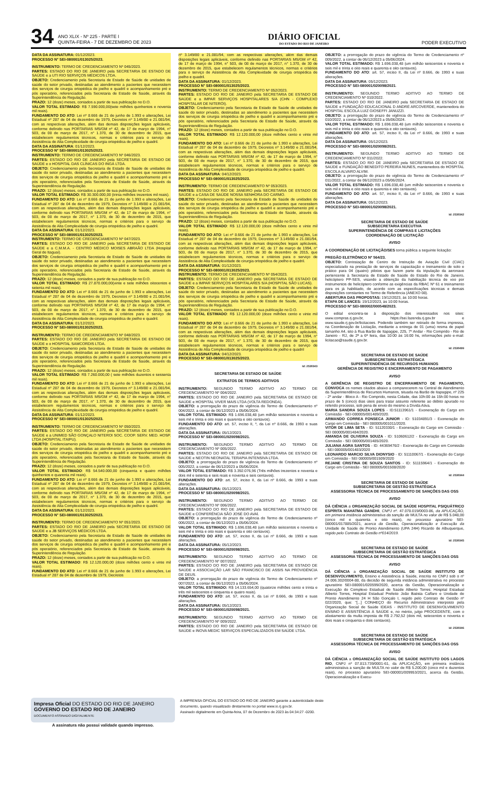34
ANO XLIX - Nº 225 - PARTE I
QUINTA-FEIRA - 7 DE DEZEMBRO DE 2023
DIÁRIO OFICIAL
DO ESTADO DO RIO DE JANEIRO
PODER EXECUTIVO
DATA DA ASSINATURA: 01/12/2023.
PROCESSO N° SEI-080001/013025/2023.
INSTRUMENTO: TERMO DE CREDENCIAMENTO Nº 045/2023.
PARTES: ESTADO DO RIO DE JANEIRO pela SECRETARIA DE ESTADO DE SAÚDE e a UTI RIO SERVIÇOS MÉDICOS LTDA.
OBJETO: Credenciamento pela Secretaria de Estado de Saúde de unidades de saúde do setor privado, destinadas ao atendimento a pacientes que necessitem dos serviços de cirurgia ortopédica de joelho e quadril e acompanhamento pré e pós operatório, referenciados pela Secretaria de Estado de Saúde, através da Superintendência de Regulação.
PRAZO: 12 (doze) meses, contados a partir de sua publicação no D.O.
VALOR TOTAL ESTIMADO: R$ 7.590.000,00(sete milhões quinhentos e noventa mil reais).
FUNDAMENTO DO ATO: Lei nº 8.666 de 21 de junho de 1.993 e alterações, Lei Estadual nº 287 de 04 de dezembro de 1979, Decretos nº 3.149/80 e 21.081/94, com as respectivas alterações, além das demais disposições legais aplicáveis, conforme definido nas PORTARIAS MS/GM nº 42, de 17 de março de 1994, n° 503, de 08 de março de 2017, n° 1.370, de 30 de dezembro de 2015, que estabelecem regulamentos técnicos, normas e critérios para o serviço de Assistência de Alta Complexidade de cirurgia ortopédica de joelho e quadril.
DATA DA ASSINATURA: 01/12/2023.
PROCESSO N° SEI-080001/013025/2023.
INSTRUMENTO: TERMO DE CREDENCIAMENTO Nº 046/2023.
PARTES: ESTADO DO RIO DE JANEIRO pela SECRETARIA DE ESTADO DE SAÚDE e o HOSPITAL DAS CLÍNICAS DO INGÁ LTDA.
OBJETO: Credenciamento pela Secretaria de Estado de Saúde de unidades de saúde do setor privado, destinadas ao atendimento a pacientes que necessitem dos serviços de cirurgia ortopédica de joelho e quadril e acompanhamento pré e pós operatório, referenciados pela Secretaria de Estado de Saúde, através da Superintendência de Regulação.
PRAZO: 12 (doze) meses, contados a partir de sua publicação no D.O.
VALOR TOTAL ESTIMADO: R$ 30.300.000,00 (trinta milhões trezentos mil reais).
FUNDAMENTO DO ATO: Lei nº 8.666 de 21 de junho de 1.993 e alterações, Lei Estadual nº 287 de 04 de dezembro de 1979, Decretos nº 3.149/80 e 21.081/94, com as respectivas alterações, além das demais disposições legais aplicáveis, conforme definido nas PORTARIAS MS/GM nº 42, de 17 de março de 1994, n° 503, de 08 de março de 2017, n° 1.370, de 30 de dezembro de 2015, que estabelecem regulamentos técnicos, normas e critérios para o serviço de Assistência de Alta Complexidade de cirurgia ortopédica de joelho e quadril.
DATA DA ASSINATURA: 01/12/2023.
PROCESSO N° SEI-080001/013025/2023.
INSTRUMENTO: TERMO DE CREDENCIAMENTO Nº 047/2023.
PARTES: ESTADO DO RIO DE JANEIRO pela SECRETARIA DE ESTADO DE SAÚDE e a C.M.M.A. - CENTRO MÉDICO MOISES ABRAÃO LTDA (Hospital Geral de Itaguaí).
OBJETO: Credenciamento pela Secretaria de Estado de Saúde de unidades de saúde do setor privado, destinadas ao atendimento a pacientes que necessitem dos serviços de cirurgia ortopédica de joelho e quadril e acompanhamento pré e pós operatório, referenciados pela Secretaria de Estado de Saúde, através da Superintendência de Regulação.
PRAZO: 12 (doze) meses, contados a partir de sua publicação no D.O.
VALOR TOTAL ESTIMADO: R$ 27.870.000,00(vinte e sete milhões oitocentos e setenta mil reais).
FUNDAMENTO DO ATO: Lei nº 8.666 de 21 de junho de 1.993 e alterações, Lei Estadual nº 287 de 04 de dezembro de 1979, Decretos nº 3.149/80 e 21.081/94, com as respectivas alterações, além das demais disposições legais aplicáveis, conforme definido nas PORTARIAS MS/GM nº 42, de 17 de março de 1994, n° 503, de 08 de março de 2017, n° 1.370, de 30 de dezembro de 2015, que estabelecem regulamentos técnicos, normas e critérios para o serviço de Assistência de Alta Complexidade de cirurgia ortopédica de joelho e quadril.
DATA DA ASSINATURA: 01/12/2023.
PROCESSO N° SEI-080001/013025/2023.
INSTRUMENTO: TERMO DE CREDENCIAMENTO Nº 048/2023.
PARTES: ESTADO DO RIO DE JANEIRO pela SECRETARIA DE ESTADO DE SAÚDE e o HOSPITAL SAMCORDIS LTDA.
OBJETO: Credenciamento pela Secretaria de Estado de Saúde de unidades de saúde do setor privado, destinadas ao atendimento a pacientes que necessitem dos serviços de cirurgia ortopédica de joelho e quadril e acompanhamento pré e pós operatório, referenciados pela Secretaria de Estado de Saúde, através da Superintendência de Regulação.
PRAZO: 12 (doze) meses, contados a partir de sua publicação no D.O.
VALOR TOTAL ESTIMADO: R$ 7.260.000,00 ( sete milhões duzentos e sessenta mil reais).
FUNDAMENTO DO ATO: Lei nº 8.666 de 21 de junho de 1.993 e alterações, Lei Estadual nº 287 de 04 de dezembro de 1979, Decretos nº 3.149/80 e 21.081/94, com as respectivas alterações, além das demais disposições legais aplicáveis, conforme definido nas PORTARIAS MS/GM nº 42, de 17 de março de 1994, n° 503, de 08 de março de 2017, n° 1.370, de 30 de dezembro de 2015, que estabelecem regulamentos técnicos, normas e critérios para o serviço de Assistência de Alta Complexidade de cirurgia ortopédica de joelho e quadril.
DATA DA ASSINATURA: 01/12/2023.
PROCESSO N° SEI-080001/013025/2023.
INSTRUMENTO: TERMO DE CREDENCIAMENTO Nº 050/2023.
PARTES: ESTADO DO RIO DE JANEIRO pela SECRETARIA DE ESTADO DE SAÚDE e a UNIMED SÃO GONÇALO NITEROI SOC. COOP. SERV. MED. HOSP. LTDA (HOSPITAL ITAIPU).
OBJETO: Credenciamento pela Secretaria de Estado de Saúde de unidades de saúde do setor privado, destinadas ao atendimento a pacientes que necessitem dos serviços de cirurgia ortopédica de joelho e quadril e acompanhamento pré e pós operatório, referenciados pela Secretaria de Estado de Saúde, através da Superintendência de Regulação.
PRAZO: 12 (doze) meses, contados a partir de sua publicação no D.O.
VALOR TOTAL ESTIMADO: R$ 54.540.000,00 (cinquenta e quatro milhões quinhentos e quarenta mil reais).
FUNDAMENTO DO ATO: Lei nº 8.666 de 21 de junho de 1.993 e alterações, Lei Estadual nº 287 de 04 de dezembro de 1979, Decretos nº 3.149/80 e 21.081/94, com as respectivas alterações, além das demais disposições legais aplicáveis, conforme definido nas PORTARIAS MS/GM nº 42, de 17 de março de 1994, n° 503, de 08 de março de 2017, n° 1.370, de 30 de dezembro de 2015, que estabelecem regulamentos técnicos, normas e critérios para o serviço de Assistência de Alta Complexidade de cirurgia ortopédica de joelho e quadril.
DATA DA ASSINATURA: 01/12/2023.
PROCESSO N° SEI-080001/013025/2023.
INSTRUMENTO: TERMO DE CREDENCIAMENTO Nº 051/2023.
PARTES: ESTADO DO RIO DE JANEIRO pela SECRETARIA DE ESTADO DE SAÚDE e a JB SERVIÇOS MÉDICOS LTDA.
OBJETO: Credenciamento pela Secretaria de Estado de Saúde de unidades de saúde do setor privado, destinadas ao atendimento a pacientes que necessitem dos serviços de cirurgia ortopédica de joelho e quadril e acompanhamento pré e pós operatório, referenciados pela Secretaria de Estado de Saúde, através da Superintendência de Regulação.
PRAZO: 12 (doze) meses, contados a partir de sua publicação no D.O.
VALOR TOTAL ESTIMADO: R$ 12.120.000,00 (doze milhões cento e vinte mil reais).
FUNDAMENTO DO ATO: Lei nº 8.666 de 21 de junho de 1.993 e alterações, Lei Estadual nº 287 de 04 de dezembro de 1979, Decretos
nº 3.149/80 e 21.081/94, com as respectivas alterações, além das demais disposições legais aplicáveis, conforme definido nas PORTARIAS MS/GM nº 42, de 17 de março de 1994, n° 503, de 08 de março de 2017, n° 1.370, de 30 de dezembro de 2015, que estabelecem regulamentos técnicos, normas e critérios para o serviço de Assistência de Alta Complexidade de cirurgia ortopédica de joelho e quadril.
DATA DA ASSINATURA: 01/12/2023.
PROCESSO N° SEI-080001/013025/2023.
INSTRUMENTO: TERMO DE CREDENCIAMENTO Nº 052/2023.
PARTES: ESTADO DO RIO DE JANEIRO pela SECRETARIA DE ESTADO DE SAÚDE e a IMPAR SERVIÇOS HOSPITALARES S/A (CHN - COMPLEXO HOSPITALAR DE NITERÓI).
OBJETO: Credenciamento pela Secretaria de Estado de Saúde de unidades de saúde do setor privado, destinadas ao atendimento a pacientes que necessitem dos serviços de cirurgia ortopédica de joelho e quadril e acompanhamento pré e pós operatório, referenciados pela Secretaria de Estado de Saúde, através da Superintendência de Regulação.
PRAZO: 12 (doze) meses, contados a partir de sua publicação no D.O.
VALOR TOTAL ESTIMADO: R$ 12.120.000,00 (doze milhões cento e vinte mil reais).
FUNDAMENTO DO ATO: Lei nº 8.666 de 21 de junho de 1.993 e alterações, Lei Estadual nº 287 de 04 de dezembro de 1979, Decretos nº 3.149/80 e 21.081/94, com as respectivas alterações, além das demais disposições legais aplicáveis, conforme definido nas PORTARIAS MS/GM nº 42, de 17 de março de 1994, n° 503, de 08 de março de 2017, n° 1.370, de 30 de dezembro de 2015, que estabelecem regulamentos técnicos, normas e critérios para o serviço de Assistência de Alta Complexidade de cirurgia ortopédica de joelho e quadril.
DATA DA ASSINATURA: 04/12/2023.
PROCESSO N° SEI-080001/013025/2023.
INSTRUMENTO: TERMO DE CREDENCIAMENTO Nº 053/2023.
PARTES: ESTADO DO RIO DE JANEIRO pela SECRETARIA DE ESTADO DE SAÚDE e a CASA DE SAÚDE NOSSA SENHORA DO CARMO.
OBJETO: Credenciamento pela Secretaria de Estado de Saúde de unidades de saúde do setor privado, destinadas ao atendimento a pacientes que necessitem dos serviços de cirurgia ortopédica de joelho e quadril e acompanhamento pré e pós operatório, referenciados pela Secretaria de Estado de Saúde, através da Superintendência de Regulação.
PRAZO: 12 (doze) meses, contados a partir de sua publicação no D.O.
VALOR TOTAL ESTIMADO: R$ 12.120.000,00 (doze milhões cento e vinte mil reais).
FUNDAMENTO DO ATO: Lei nº 8.666 de 21 de junho de 1.993 e alterações, Lei Estadual nº 287 de 04 de dezembro de 1979, Decretos nº 3.149/80 e 21.081/94, com as respectivas alterações, além das demais disposições legais aplicáveis, conforme definido nas PORTARIAS MS/GM nº 42, de 17 de março de 1994, n° 503, de 08 de março de 2017, n° 1.370, de 30 de dezembro de 2015, que estabelecem regulamentos técnicos, normas e critérios para o serviço de Assistência de Alta Complexidade de cirurgia ortopédica de joelho e quadril.
DATA DA ASSINATURA: 01/12/2023.
PROCESSO N° SEI-080001/013025/2023.
INSTRUMENTO: TERMO DE CREDENCIAMENTO Nº 054/2023.
PARTES: ESTADO DO RIO DE JANEIRO pela SECRETARIA DE ESTADO DE SAÚDE e a IMPAR SERVIÇOS HOSPITALARES S/A (HOSPITAL SÃO LUCAS).
OBJETO: Credenciamento pela Secretaria de Estado de Saúde de unidades de saúde do setor privado, destinadas ao atendimento a pacientes que necessitem dos serviços de cirurgia ortopédica de joelho e quadril e acompanhamento pré e pós operatório, referenciados pela Secretaria de Estado de Saúde, através da Superintendência de Regulação.
PRAZO: 12 (doze) meses, contados a partir de sua publicação no D.O.
VALOR TOTAL ESTIMADO: R$ 12.120.000,00 (doze milhões cento e vinte mil reais).
FUNDAMENTO DO ATO: Lei nº 8.666 de 21 de junho de 1.993 e alterações, Lei Estadual nº 287 de 04 de dezembro de 1979, Decretos nº 3.149/80 e 21.081/94, com as respectivas alterações, além das demais disposições legais aplicáveis, conforme definido nas PORTARIAS MS/GM nº 42, de 17 de março de 1994, n° 503, de 08 de março de 2017, n° 1.370, de 30 de dezembro de 2015, que estabelecem regulamentos técnicos, normas e critérios para o serviço de Assistência de Alta Complexidade de cirurgia ortopédica de joelho e quadril
DATA DA ASSINATURA: 04/12/2023.
PROCESSO N° SEI-080001/013025/2023.
Id: 2530343
SECRETARIA DE ESTADO DE SAÚDE
EXTRATOS DE TERMOS ADITIVOS
INSTRUMENTO: SEGUNDO TERMO ADITIVO AO TERMO DE CREDENCIAMENTO Nº 004/2022.
PARTES: ESTADO DO RIO DE JANEIRO pela SECRETARIA DE ESTADO DE SAÚDE e HOSPITAL VIVER MAIS LTDA (VOLTA REDONDA).
OBJETO: a prorrogação do prazo de vigência do Termo de Credenciamento nº 004/2022, a contar de 06/12/2023 a 05/06/2024.
VALOR TOTAL ESTIMADO: R$ 1.696.038,48 (um milhão seiscentos e noventa e seis mil e trinta e oito reais e quarenta e oito centavos).
FUNDAMENTO DO ATO: art. 57, inciso II, º, da Lei nº 8.666, de 1993 e suas alterações.
DATA DA ASSINATURA: 05/12/2023.
PROCESSO N° SEI-080001/020098/2021.
INSTRUMENTO: SEGUNDO TERMO ADITIVO AO TERMO DE CREDENCIAMENTO Nº 005/2022.
PARTES: ESTADO DO RIO DE JANEIRO pela SECRETARIA DE ESTADO DE SAÚDE e NEOTIN NEONATAL TERAPIA INTENSIVA LTDA.
OBJETO: a prorrogação do prazo de vigência do Termo de Credenciamento nº 005/2022, a contar de 06/12/2023 a 05/06/2024.
VALOR TOTAL ESTIMADO: R$ 3.392.076,96 (Três milhões trezentos e noventa e dois mil e setenta e seis reais e noventa e seis centavos).
FUNDAMENTO DO ATO: art. 57, inciso II, da Lei nº 8.666, de 1993 e suas alterações.
DATA DA ASSINATURA: 05/12/2023.
PROCESSO N° SEI-080001/020098/2021.
INSTRUMENTO: SEGUNDO TERMO ADITIVO AO TERMO DE CREDENCIAMENTO Nº 006/2022.
PARTES: ESTADO DO RIO DE JANEIRO pela SECRETARIA DE ESTADO DE SAÚDE e CONFERÊNCIA SÃO JOSÉ DO AVAÍ.
OBJETO: a prorrogação do prazo de vigência do Termo de Credenciamento nº 006/2022, a contar de 06/12/2023 a 05/06/2024.
VALOR TOTAL ESTIMADO: R$ 1.696.038,48 (um milhão seiscentos e noventa e seis mil e trinta e oito reais e quarenta e oito centavos).
FUNDAMENTO DO ATO: art. 57, inciso II, da Lei nº 8.666, de 1993 e suas alterações.
DATA DA ASSINATURA: 05/12/2023.
PROCESSO N° SEI-080001/020098/2021.
INSTRUMENTO: SEGUNDO TERMO ADITIVO AO TERMO DE CREDENCIAMENTO Nº 007/2022.
PARTES: ESTADO DO RIO DE JANEIRO pela SECRETARIA DE ESTADO DE SAÚDE e ASSOCIAÇÃO LAR SÃO FRANCISCO DE ASSIS NA PROVIDÊNCIA DE DEUS.
OBJETO: a prorrogação do prazo de vigência do Termo de Credenciamento nº 007/2022, a contar de 06/12/2023 a 05/06/2024.
VALOR TOTAL ESTIMADO: R$ 14.133.654,00 (quatorze milhões cento e trinta e três mil seiscentos e cinquenta e quatro reais).
FUNDAMENTO DO ATO: art. 57, inciso II, da Lei nº 8.666, de 1993 e suas alterações.
DATA DA ASSINATURA: 05/12/2023.
PROCESSO N° SEI-080001/020098/2021.
INSTRUMENTO: SEGUNDO TERMO ADITIVO AO TERMO DE CREDENCIAMENTO Nº 009/2022.
PARTES: ESTADO DO RIO DE JANEIRO pela SECRETARIA DE ESTADO DE SAÚDE e INOVA MEDIC SERVIÇOS ESPECIALIZADOS EM SAÚDE LTDA.
OBJETO: a prorrogação do prazo de vigência do Termo de Credenciamento nº 009/2022, a contar de 06/12/2023 a 05/06/2024.
VALOR TOTAL ESTIMADO: R$ 1.696.038,48 (um milhão seiscentos e noventa e seis mil e trinta e oito reais e quarenta e oito centavos).
FUNDAMENTO DO ATO: art. 57, inciso II, da Lei nº 8.666, de 1993 e suas alterações.
DATA DA ASSINATURA: 05/12/2023.
PROCESSO N° SEI-080001/020098/2021.
INSTRUMENTO: SEGUNDO TERMO ADITIVO AO TERMO DE CREDENCIAMENTO Nº 010/2022.
PARTES: ESTADO DO RIO DE JANEIRO pela SECRETARIA DE ESTADO DE SAÚDE e FUNDAÇÃO EDUCACIONAL D ANDRÉ ARCOVERDE, mantenedora do HOSPITAL ESCOLA LUIZ GIOSEFFI JANUZZI.
OBJETO: a prorrogação do prazo de vigência do Termo de Credenciamento nº 010/2022, a contar de 06/12/2023 a 05/06/2024.
VALOR TOTAL ESTIMADO: R$ 1.696.038,48 (um milhão seiscentos e noventa e seis mil e trinta e oito reais e quarenta e oito centavos).
FUNDAMENTO DO ATO: art. 57, inciso II, da Lei nº 8.666, de 1993 e suas alterações.
DATA DA ASSINATURA: 05/12/2023.
PROCESSO N° SEI-080001/020098/2021.
INSTRUMENTO: SEGUNDO TERMO ADITIVO AO TERMO DE CREDENCIAMENTO Nº 011/2022.
PARTES: ESTADO DO RIO DE JANEIRO pela SECRETARIA DE ESTADO DE SAÚDE e FUNDAÇÃO BENEDITO PEREIRA NUNES, mantenedora do HOSPITAL ESCOLA ALVARO ALVIM.
OBJETO: a prorrogação do prazo de vigência do Termo de Credenciamento nº 011/2022, a contar de 06/12/2023 a 05/06/2024.
VALOR TOTAL ESTIMADO: R$ 1.696.038,48 (um milhão seiscentos e noventa e seis mil e trinta e oito reais e quarenta e oito centavos).
FUNDAMENTO DO ATO: art. 57, inciso II, da Lei nº 8.666, de 1993 e suas alterações.
DATA DA ASSINATURA: 05/12/2023.
PROCESSO N° SEI-080001/020098/2021.
Id: 2530342
SECRETARIA DE ESTADO DE SAÚDE
SUBSECRETARIA EXECUTIVA
SUPERINTENDÊNCIA DE COMPRAS E LICITAÇÕES
COORDENAÇÃO DE LICITAÇÃO
AVISO
A COORDENAÇÃO DE LICITAÇÃO/SES torna pública a seguinte licitação:
PREGÃO ELETRÔNICO Nº 564/23.
OBJETO: Contratação de Centro de Instrução de Aviação Civil (CIAC) especializado na prestação de serviços de capacitação e treinamento de solo e prático para 04 (quatro) pilotos que fazem parte da tripulação da aeronave pertencente à Secretaria de Estado de Saúde do Estado do Rio de Janeiro, helicóptero PP-SES, visando a obtenção da habilitação técnica de voo por instrumentos de helicóptero conforme as exigências da RBAC Nº 61 e treinamento para os já habilitado, de acordo com as especificações técnicas e demais disposições constantes no Termo de Referência (ANEXO 08).
ABERTURA DAS PROPOSTAS: 19/12/2023, às 10:00 horas.
ETAPA DE LANCES: 19/12/2023, às 10:00 horas.
PROCESSO Nº SEI-080002/000548/2023.
O edital encontra-se à disposição dos interessados nos sites: www.compras.rj.gov.br, https://sei.fazenda.rj.gov.br e www.saude.rj.gov.br/licitacoes. Podendo também ser retirado de forma impressa, na Coordenação de Licitação, mediante a entrega de 01 (uma) resma de papel tamanho A4, sito à Rua Barão de Itapagipe, 225, 7º Andar - Rio Comprido - Rio de Janeiro - RJ, de 2ª a 6ª feira, das 10:00 às 16:00 hs, informações pelo e-mail: licitacao@saude.rj.gov.br.
Id: 2530499
SECRETARIA DE ESTADO DE SAÚDE
SUBSECRETARIA ESTRATÉGICA
SUPERINTENDÊNCIA DE RECURSOS HUMANOS
GERÊNCIA DE REGISTRO E ENCERRAMENTO DE PAGAMENTO
AVISO
A GERÊNCIA DE REGISTRO DE ENCERRAMENTO DE PAGAMENTO, CONVOCA os nomes citados abaixo a comparecerem na Central de Atendimento da Superintendência de Recursos Humanos, situada na Barão de Itapagipe, nº 225 - 2º andar - Bloco A - Rio Comprido, nesta Cidade, das 10h:00 às 15h:00 horas no prazo de 5 (cinco) dias úteis para tratar assunto referente ao débito apurado no referido processo, sob pena de envio do mesmo a Dívida Ativa.
MARIA SANDRA SOUZA LOPES - ID:51113961/1 - Exoneração do Cargo em Comissão - SEI-080005/001489/2020.
ARMANDO CORREA FONSECA JUNIOR - ID: 51034891/3 - Exoneração do Cargo em Comissão - SEI 080005/001011/2020.
VITOR DE LIMA SETA - ID: 51120330/1 - Exoneração do Cargo em Comissão - SEI 080005/001484/2020.
AMANDA DE OLIVEIRA SOUZA - ID: 51060612/2 - Exoneração do Cargo em Comissão - SEI 080005/001485/2020.
JULIANA AGRA SANTOS - ID: 44369476/2 - Exoneração do Cargo em Comissão - SEI 080005/001483/2020
LEONARDO MARCIO SILVA DIONYSIO - ID: 51110067/1 - Exoneração do Cargo em Comissão - SEI 080005/001509/2020
REJANE CRISTINA DE SOUZA SANTOS - ID: 51115964/1 - Exoneração do Cargo em Comissão - SEI 080005/001508/2020
Id: 2530344
SECRETARIA DE ESTADO DE SAÚDE
SUBSECRETARIA DE GESTÃO ESTRATÉGICA
ASSESSORIA TÉCNICA DE PROCESSAMENTO DE SANÇÕES DAS OSS
AVISO
DÁ CIÊNCIA a ORGANIZAÇÃO SOCIAL DE SAÚDE HOSPITAL PSIQUÁTRICO ESPÍRITA MAHATMA GANDHI, CNPJ nº. 47.078.019/0003-86, da APLICAÇÃO, em primeira instância administrativa da sanção de MULTA no valor de R$ 5.048,00 (cinco mil e quarenta e oito reais), no processo apuratório SEI-080001/017885/2021, acerca da Gestão, Operacionalização e Execução da Unidade de Saúde de Pronto Atendimento (UPA 24H) Ricardo de Albuquerque, regido pelo Contrato de Gestão nº014/2019.
Id: 2530345
SECRETARIA DE ESTADO DE SAÚDE
SUBSECRETARIA DE GESTÃO ESTRATÉGICA
ASSESSORIA TÉCNICA DE PROCESSAMENTO DE SANÇÕES DAS OSS
AVISO
DÁ CIÊNCIA a ORGANIZAÇÃO SOCIAL DE SAÚDE INSTITUTO DE DESENVOLVIMENTO, Ensino e Assistência à Saúde, inscrita no CNPJ sob o nº 24.006.302/0004-88, da decisão de segunda instância administrativa no processo apuratório SEI-080001/020599/2020, acerca da Gestão, Operacionalização e Execução do Complexo Estadual de Saúde Alberto Torres: Hospital Estadual Alberto Torres, Hospital Estadual Prefeito João Batista Caffaro e Unidade de Pronto Atendimento 24 H São Gonçalo I, regido pelo Contrato de Gestão nº 022/2020, que: "[...] CONHEÇO do Recurso Administrativo interposto pela Organização Social de Saúde IDEAS - INSTITUTO DE DESENVOLVIMENTO ENSINO E ASSISTÊNCIA À SAÚDE e, no mérito, julgo PROCEDENTE, com o afastamento da multa imposta de R$ 2.792,52 (dois mil, setecentos e noventa e dois reais e cinquenta e dois centavos).
Id: 2530346
SECRETARIA DE ESTADO DE SAÚDE
SUBSECRETARIA DE GESTÃO ESTRATÉGICA
ASSESSORIA TÉCNICA DE PROCESSAMENTO DE SANÇÕES DAS OSS
AVISO
DÁ CIÊNCIA a ORGANIZAÇÃO SOCIAL DE SAÚDE INSTITUTO DOS LAGOS RIO, CNPJ nº 07.813.739/0001-61, da APLICAÇÃO, em primeira instância administrativa a sanção de MULTA no valor de R$ 5.200,00 (cinco mil e duzentos reais), no processo apuratório SEI-080001/009953/2021, acerca da Gestão, Operacionalização e Execu-
Impresa Oficial DO ESTADO DO RIO DE JANEIRO GOVERNO DO ESTADO RIO DE JANEIRO
DOCUMENTO ASSINADO DIGITALMENTE
A assinatura não possui validade quando impresso.
A IMPRENSA OFICIAL DO ESTADO DO RIO DE JANEIRO garante a autenticidade deste
documento, quando visualizado diretamente no portal www.io.rj.gov.br.
Assinado digitalmente em Quinta-feira, 07 de Dezembro de 2023 às 04:34:27 -0200.